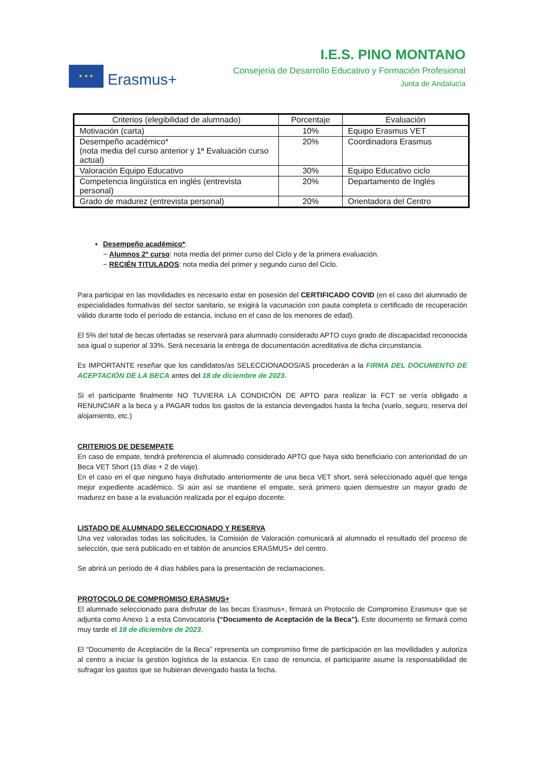★ ★ ★
Erasmus+
I.E.S. PINO MONTANO
Consejería de Desarrollo Educativo y Formación Profesional
Junta de Andalucía
| Criterios (elegibilidad de alumnado) | Porcentaje | Evaluación |
| --- | --- | --- |
| Motivación (carta) | 10% | Equipo Erasmus VET |
| Desempeño académico* (nota media del curso anterior y 1ª Evaluación curso actual) | 20% | Coordinadora Erasmus |
| Valoración Equipo Educativo | 30% | Equipo Educativo ciclo |
| Competencia lingüística en inglés (entrevista personal) | 20% | Departamento de Inglés |
| Grado de madurez (entrevista personal) | 20% | Orientadora del Centro |
Desempeño académico*:
− Alumnos 2º curso: nota media del primer curso del Ciclo y de la primera evaluación.
− RECIÉN TITULADOS: nota media del primer y segundo curso del Ciclo.
Para participar en las movilidades es necesario estar en posesión del CERTIFICADO COVID (en el caso del alumnado de especialidades formativas del sector sanitario, se exigirá la vacunación con pauta completa o certificado de recuperación válido durante todo el período de estancia, incluso en el caso de los menores de edad).
El 5% del total de becas ofertadas se reservará para alumnado considerado APTO cuyo grado de discapacidad reconocida sea igual o superior al 33%. Será necesaria la entrega de documentación acreditativa de dicha circunstancia.
Es IMPORTANTE reseñar que los candidatos/as SELECCIONADOS/AS procederán a la FIRMA DEL DOCUMENTO DE ACEPTACIÓN DE LA BECA antes del 18 de diciembre de 2023.
Si el participante finalmente NO TUVIERA LA CONDICIÓN DE APTO para realizar la FCT se vería obligado a RENUNCIAR a la beca y a PAGAR todos los gastos de la estancia devengados hasta la fecha (vuelo, seguro, reserva del alojamiento, etc.)
CRITERIOS DE DESEMPATE
En caso de empate, tendrá preferencia el alumnado considerado APTO que haya sido beneficiario con anterioridad de un Beca VET Short (15 días + 2 de viaje).
En el caso en el que ninguno haya disfrutado anteriormente de una beca VET short, será seleccionado aquél que tenga mejor expediente académico. Si aún así se mantiene el empate, será primero quien demuestre un mayor grado de madurez en base a la evaluación realizada por el equipo docente.
LISTADO DE ALUMNADO SELECCIONADO Y RESERVA
Una vez valoradas todas las solicitudes, la Comisión de Valoración comunicará al alumnado el resultado del proceso de selección, que será publicado en el tablón de anuncios ERASMUS+ del centro.
Se abrirá un período de 4 días hábiles para la presentación de reclamaciones.
PROTOCOLO DE COMPROMISO ERASMUS+
El alumnado seleccionado para disfrutar de las becas Erasmus+, firmará un Protocolo de Compromiso Erasmus+ que se adjunta como Anexo 1 a esta Convocatoria (“Documento de Aceptación de la Beca”). Este documento se firmará como muy tarde el 18 de diciembre de 2023.
El “Documento de Aceptación de la Beca” representa un compromiso firme de participación en las movilidades y autoriza al centro a iniciar la gestión logística de la estancia. En caso de renuncia, el participante asume la responsabilidad de sufragar los gastos que se hubieran devengado hasta la fecha.